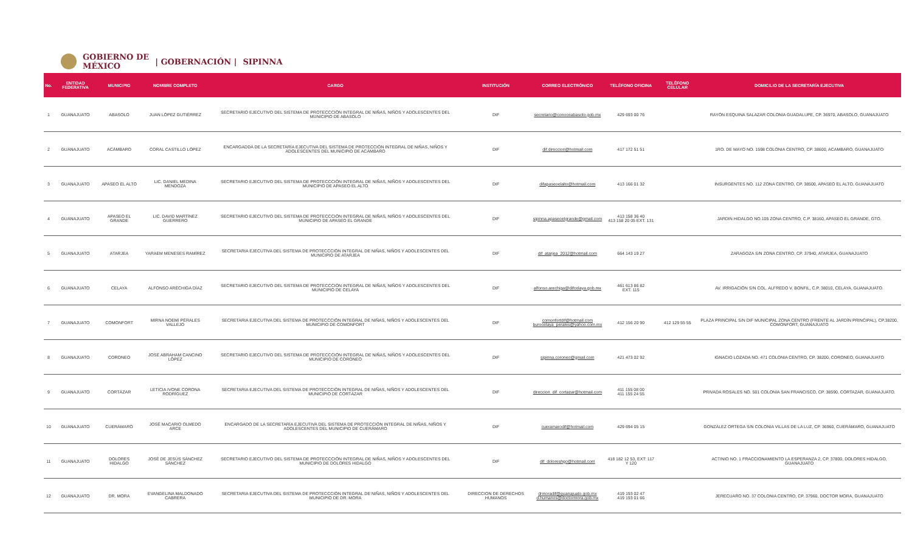GOBIERNO DE
MÉXICO | GOBERNACIÓN | SIPINNA
| No. | ENTIDAD FEDERATIVA | MUNICIPIO | NOMBRE COMPLETO | CARGO | INSTITUCIÓN | CORREO ELECTRÓNICO | TELÉFONO OFICINA | TELÉFONO CELULAR | DOMICILIO DE LA SECRETARÍA EJECUTIVA |
| --- | --- | --- | --- | --- | --- | --- | --- | --- | --- |
| 1 | GUANAJUATO | ABASOLO | JUAN LÓPEZ GUTIÉRREZ | SECRETARIO EJECUTIVO DEL SISTEMA DE PROTECCCIÓN INTEGRAL DE NIÑAS, NIÑOS Y ADOLESCENTES DEL MUNICIPIO DE ABASOLO | DIF | secretario@conoceabasolo.gob.mx | 429 693 00 76 | | RAYÓN ESQUINA SALAZAR COLONIA GUADALUPE, CP. 36970, ABASOLO, GUANAJUATO |
| 2 | GUANAJUATO | ACÁMBARO | CORAL CASTILLO LÓPEZ | ENCARGADDA DE LA SECRETARÍA EJECUTIVA DEL SISTEMA DE PROTECCIÓN INTEGRAL DE NIÑAS, NIÑOS Y ADOLESCENTES DEL MUNICIPIO DE ACÁMBARO | DIF | dif.direccion@hotmail.com | 417 172 51 51 | | 1RO. DE MAYO NO. 1598 COLONIA CENTRO, CP. 38600, ACAMBARO, GUANAJUATO |
| 3 | GUANAJUATO | APASEO EL ALTO | LIC. DANIEL MEDINA MENDOZA | SECRETARIO EJECUTIVO DEL SISTEMA DE PROTECCCIÓN INTEGRAL DE NIÑAS, NIÑOS Y ADOLESCENTES DEL MUNICIPIO DE APASEO EL ALTO | DIF | difapaseoelalto@hotmail.com | 413 166 01 32 | | INSURGENTES NO. 112 ZONA CENTRO, CP. 38500, APASEO EL ALTO, GUANAJUATO |
| 4 | GUANAJUATO | APASEO EL GRANDE | LIC. DAVID MARTÍNEZ GUERRERO | SECRETARIO EJECUTIVO DEL SISTEMA DE PROTECCCIÓN INTEGRAL DE NIÑAS, NIÑOS Y ADOLESCENTES DEL MUNICIPIO DE APASEO EL GRANDE | DIF | sipinna.apaseoelgrande@gmail.com | 413 158 36 40 413 158 20 05 EXT. 131 | | JARDIN HIDALGO NO.105 ZONA CENTRO, C.P. 38160, APASEO EL GRANDE, GTO. |
| 5 | GUANAJUATO | ATARJEA | YARAEM MENESES RAMÍREZ | SECRETARIA EJECUTIVA DEL SISTEMA DE PROTECCCIÓN INTEGRAL DE NIÑAS, NIÑOS Y ADOLESCENTES DEL MUNICIPIO DE ATARJEA | DIF | dif_atarjea_2012@hotmail.com | 664 143 19 27 | | ZARAGOZA S/N ZONA CENTRO, CP. 37940, ATARJEA, GUANAJUATO |
| 6 | GUANAJUATO | CELAYA | ALFONSO ARÉCHIGA DÍAZ | SECRETARIO EJECUTIVO DEL SISTEMA DE PROTECCCIÓN INTEGRAL DE NIÑAS, NIÑOS Y ADOLESCENTES DEL MUNICIPIO DE CELAYA | DIF | alfonso.arechiga@difcelaya.gob.mx | 461 613 86 82 EXT. 115 | | AV. IRRIGACIÓN S/N COL. ALFREDO V. BONFIL, C.P. 38010, CELAYA, GUANAJUATO. |
| 7 | GUANAJUATO | COMONFORT | MIRNA NOEMÍ PÉRALES VALLEJO | SECRETARIA EJECUTIVA DEL SISTEMA DE PROTECCCIÓN INTEGRAL DE NIÑAS, NIÑOS Y ADOLESCENTES DEL MUNICIPIO DE COMONFORT | DIF | comonfortdif@hotmail.com burocelaya_perales@yahoo.com.mx | 412 156 20 90 | 412 129 55 55 | PLAZA PRINCIPAL S/N DIF MUNICIPAL ZONA CENTRO (FRENTE AL JARDÍN PRINCIPAL), CP.38200, COMONFORT, GUANAJUATO |
| 8 | GUANAJUATO | CORONEO | JOSÉ ABRAHAM CANCINO LÓPEZ | SECRETARIO EJECUTIVO DEL SISTEMA DE PROTECCCIÓN INTEGRAL DE NIÑAS, NIÑOS Y ADOLESCENTES DEL MUNICIPIO DE CORONEO | DIF | sipinna.coroneo@gmail.com | 421 473 02 92 | | IGNACIO LOZADA NO. 471 COLONIA CENTRO, CP. 38200, CORONEO, GUANAJUATO |
| 9 | GUANAJUATO | CORTÁZAR | LETICIA IVONE CORONA RODRÍGUEZ | SECRETARIA EJECUTIVA DEL SISTEMA DE PROTECCCIÓN INTEGRAL DE NIÑAS, NIÑOS Y ADOLESCENTES DEL MUNICIPIO DE CORTÁZAR | DIF | direccion_dif_cortazar@hotmail.com | 411 155 08 00 411 155 24 55 | | PRIVADA ROSALES NO. 501 COLONIA SAN FRANCISCO, CP. 38590, CORTAZAR, GUANAJUATO. |
| 10 | GUANAJUATO | CUERÁMARO | JOSÉ MACARIO OLMEDO ARCE | ENCARGADO DE LA SECRETARÍA EJECUTIVA DEL SISTEMA DE PROTECCIÓN INTEGRAL DE NIÑAS, NIÑOS Y ADOLESCENTES DEL MUNICIPIO DE CUERÁMARO | DIF | cueramarodif@hotmail.com | 429 694 05 15 | | GONZÁLEZ ORTEGA S/N COLONIA VILLAS DE LA LUZ, CP. 36960, CUERÁMARO, GUANAJUATO |
| 11 | GUANAJUATO | DOLORES HIDALGO | JOSÉ DE JESÚS SÁNCHEZ SÁNCHEZ | SECRETARIO EJECUTIVO DEL SISTEMA DE PROTECCCIÓN INTEGRAL DE NIÑAS, NIÑOS Y ADOLESCENTES DEL MUNICIPIO DE DOLORES HIDALGO | DIF | dif_doloreshgo@hotmail.com | 418 182 12 53, EXT: 117 Y 120 | | ACTINIO NO. 1 FRACCIONAMIENTO LA ESPERANZA 2, CP. 37800, DOLORES HIDALGO, GUANAJUATO |
| 12 | GUANAJUATO | DR. MORA | EVANGELINA MALDONADO CABRERA | SECRETARIA EJECUTIVA DEL SISTEMA DE PROTECCCIÓN INTEGRAL DE NIÑAS, NIÑOS Y ADOLESCENTES DEL MUNICIPIO DE DR. MORA | DIRECCION DE DERECHOS HUMANOS | drmoradif@guanajuato.gob.mx d.humanos@doctormora.gob.mx | 419 193 02 47 419 193 01 66 | | JERECUARO NO. 37 COLONIA CENTRO, CP. 37960, DOCTOR MORA, GUANAJUATO |